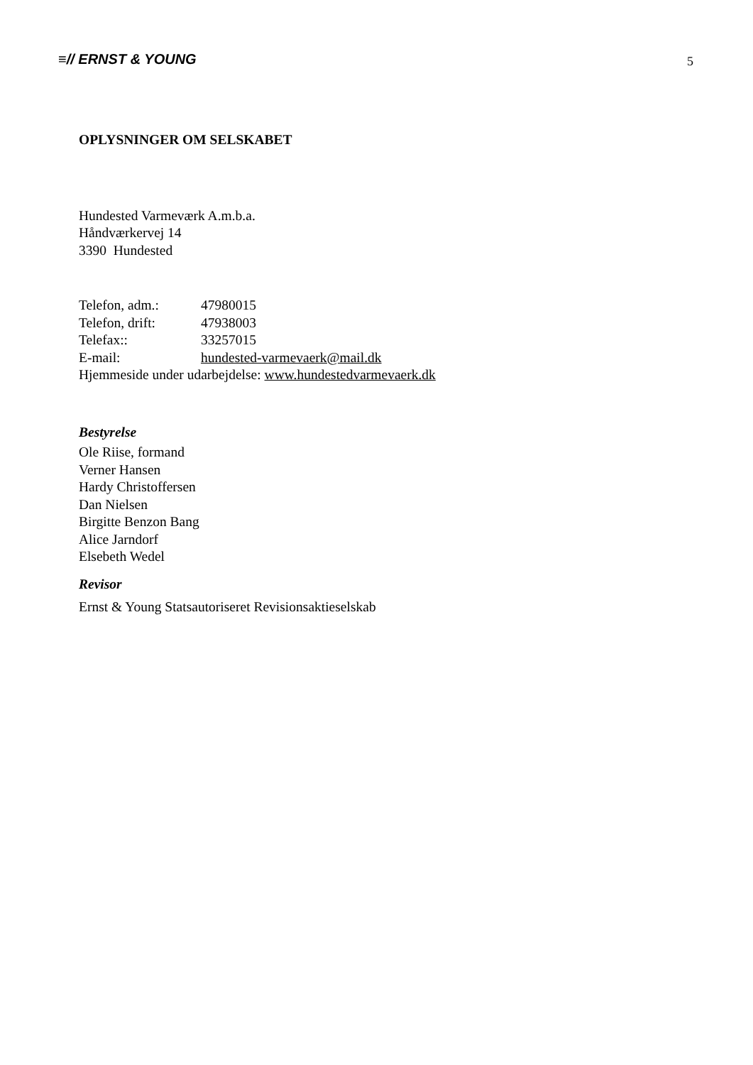≡// ERNST & YOUNG
5
OPLYSNINGER OM SELSKABET
Hundested Varmeværk A.m.b.a.
Håndværkervej 14
3390 Hundested
Telefon, adm.: 47980015
Telefon, drift: 47938003
Telefax:: 33257015
E-mail: hundested-varmevaerk@mail.dk
Hjemmeside under udarbejdelse: www.hundestedvarmevaerk.dk
Bestyrelse
Ole Riise, formand
Verner Hansen
Hardy Christoffersen
Dan Nielsen
Birgitte Benzon Bang
Alice Jarndorf
Elsebeth Wedel
Revisor
Ernst & Young Statsautoriseret Revisionsaktieselskab